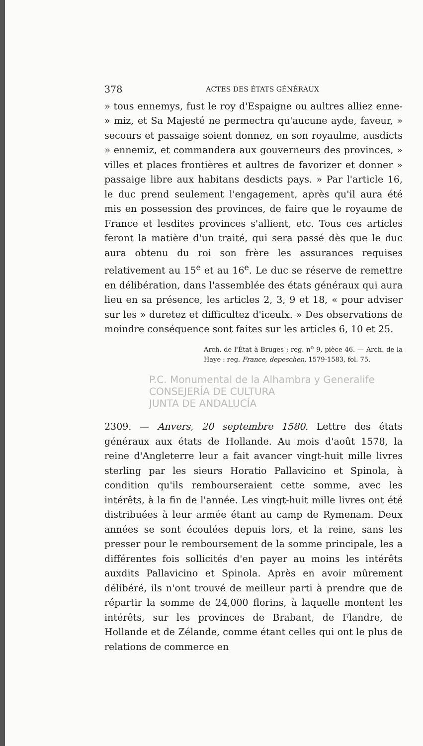378 ACTES DES ÉTATS GÉNÉRAUX
» tous ennemys, fust le roy d'Espaigne ou aultres alliez enne- » miz, et Sa Majesté ne permectra qu'aucune ayde, faveur, » secours et passaige soient donnez, en son royaulme, ausdicts » ennemiz, et commandera aux gouverneurs des provinces, » villes et places frontières et aultres de favorizer et donner » passaige libre aux habitans desdicts pays. » Par l'article 16, le duc prend seulement l'engagement, après qu'il aura été mis en possession des provinces, de faire que le royaume de France et lesdites provinces s'allient, etc. Tous ces articles feront la matière d'un traité, qui sera passé dès que le duc aura obtenu du roi son frère les assurances requises relativement au 15<sup>e</sup> et au 16<sup>e</sup>. Le duc se réserve de remettre en délibération, dans l'assemblée des états généraux qui aura lieu en sa présence, les articles 2, 3, 9 et 18, « pour adviser sur les » duretez et difficultez d'iceulx. » Des observations de moindre conséquence sont faites sur les articles 6, 10 et 25.
Arch. de l'État à Bruges : reg. n<sup>o</sup> 9, pièce 46. — Arch. de la Haye : reg. France, depeschen, 1579-1583, fol. 75.
P.C. Monumental de la Alhambra y Generalife
CONSEJERÍA DE CULTURA
JUNTA DE ANDALUCÍA
2309. — Anvers, 20 septembre 1580. Lettre des états généraux aux états de Hollande. Au mois d'août 1578, la reine d'Angleterre leur a fait avancer vingt-huit mille livres sterling par les sieurs Horatio Pallavicino et Spinola, à condition qu'ils rembourseraient cette somme, avec les intérêts, à la fin de l'année. Les vingt-huit mille livres ont été distribuées à leur armée étant au camp de Rymenam. Deux années se sont écoulées depuis lors, et la reine, sans les presser pour le remboursement de la somme principale, les a différentes fois sollicités d'en payer au moins les intérêts auxdits Pallavicino et Spinola. Après en avoir mûrement délibéré, ils n'ont trouvé de meilleur parti à prendre que de répartir la somme de 24,000 florins, à laquelle montent les intérêts, sur les provinces de Brabant, de Flandre, de Hollande et de Zélande, comme étant celles qui ont le plus de relations de commerce en